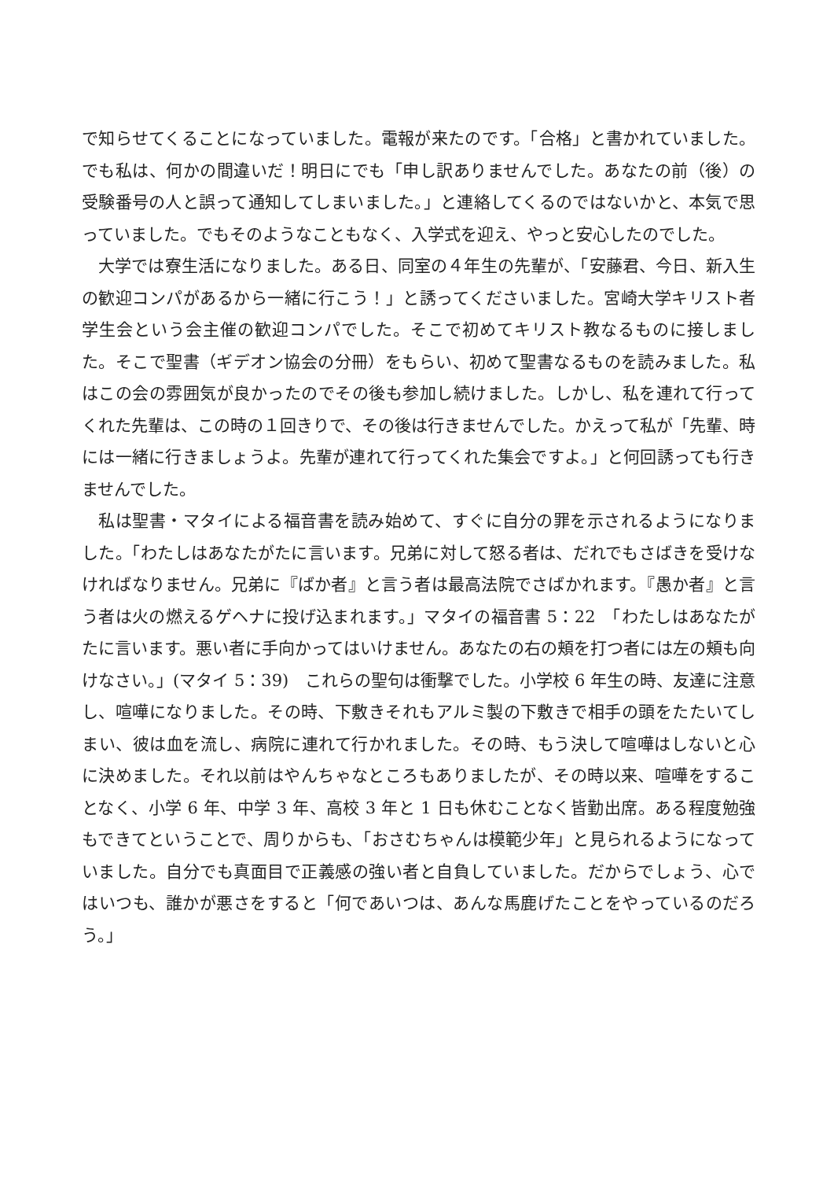で知らせてくることになっていました。電報が来たのです。「合格」と書かれていました。でも私は、何かの間違いだ！明日にでも「申し訳ありませんでした。あなたの前（後）の受験番号の人と誤って通知してしまいました。」と連絡してくるのではないかと、本気で思っていました。でもそのようなこともなく、入学式を迎え、やっと安心したのでした。
大学では寮生活になりました。ある日、同室の４年生の先輩が、「安藤君、今日、新入生の歓迎コンパがあるから一緒に行こう！」と誘ってくださいました。宮崎大学キリスト者学生会という会主催の歓迎コンパでした。そこで初めてキリスト教なるものに接しました。そこで聖書（ギデオン協会の分冊）をもらい、初めて聖書なるものを読みました。私はこの会の雰囲気が良かったのでその後も参加し続けました。しかし、私を連れて行ってくれた先輩は、この時の１回きりで、その後は行きませんでした。かえって私が「先輩、時には一緒に行きましょうよ。先輩が連れて行ってくれた集会ですよ。」と何回誘っても行きませんでした。
私は聖書・マタイによる福音書を読み始めて、すぐに自分の罪を示されるようになりました。「わたしはあなたがたに言います。兄弟に対して怒る者は、だれでもさばきを受けなければなりません。兄弟に『ばか者』と言う者は最高法院でさばかれます。『愚か者』と言う者は火の燃えるゲヘナに投げ込まれます。」マタイの福音書 5：22　「わたしはあなたがたに言います。悪い者に手向かってはいけません。あなたの右の頬を打つ者には左の頬も向けなさい。」(マタイ 5：39)　これらの聖句は衝撃でした。小学校 6 年生の時、友達に注意し、喧嘩になりました。その時、下敷きそれもアルミ製の下敷きで相手の頭をたたいてしまい、彼は血を流し、病院に連れて行かれました。その時、もう決して喧嘩はしないと心に決めました。それ以前はやんちゃなところもありましたが、その時以来、喧嘩をすることなく、小学 6 年、中学 3 年、高校 3 年と 1 日も休むことなく皆勤出席。ある程度勉強もできてということで、周りからも、「おさむちゃんは模範少年」と見られるようになっていました。自分でも真面目で正義感の強い者と自負していました。だからでしょう、心ではいつも、誰かが悪さをすると「何であいつは、あんな馬鹿げたことをやっているのだろう。」